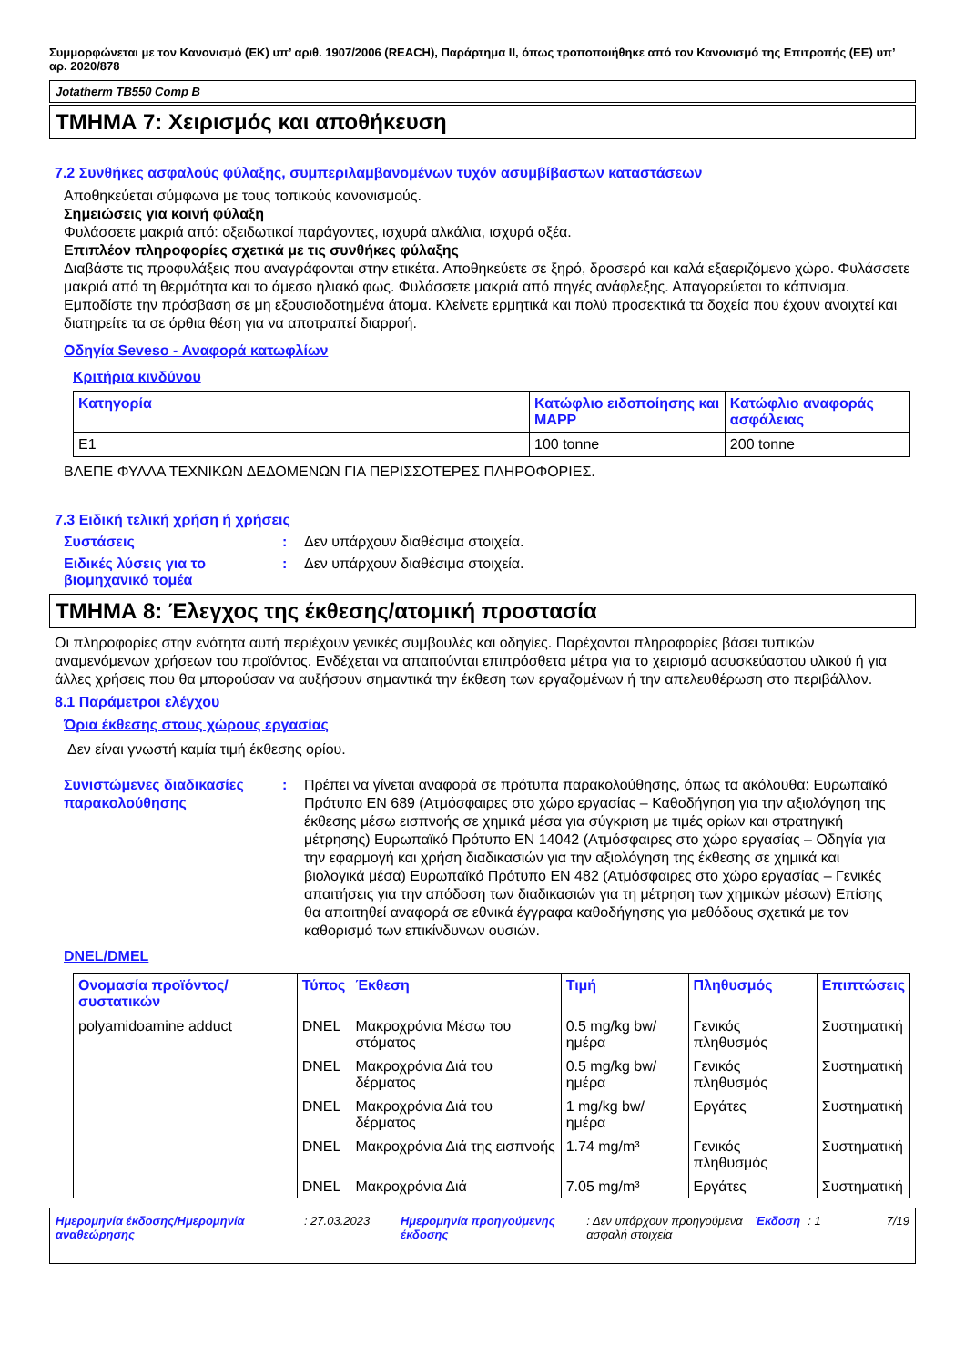Συμμορφώνεται με τον Κανονισμό (ΕΚ) υπ’ αριθ. 1907/2006 (REACH), Παράρτημα II, όπως τροποποιήθηκε από τον Κανονισμό της Επιτροπής (ΕΕ) υπ’ αρ. 2020/878
Jotatherm TB550 Comp B
ΤΜΗΜΑ 7: Χειρισμός και αποθήκευση
7.2 Συνθήκες ασφαλούς φύλαξης, συμπεριλαμβανομένων τυχόν ασυμβίβαστων καταστάσεων
Αποθηκεύεται σύμφωνα με τους τοπικούς κανονισμούς.
Σημειώσεις για κοινή φύλαξη
Φυλάσσετε μακριά από: οξειδωτικοί παράγοντες, ισχυρά αλκάλια, ισχυρά οξέα.
Επιπλέον πληροφορίες σχετικά με τις συνθήκες φύλαξης
Διαβάστε τις προφυλάξεις που αναγράφονται στην ετικέτα. Αποθηκεύετε σε ξηρό, δροσερό και καλά εξαεριζόμενο χώρο. Φυλάσσετε μακριά από τη θερμότητα και το άμεσο ηλιακό φως. Φυλάσσετε μακριά από πηγές ανάφλεξης. Απαγορεύεται το κάπνισμα. Εμποδίστε την πρόσβαση σε μη εξουσιοδοτημένα άτομα. Κλείνετε ερμητικά και πολύ προσεκτικά τα δοχεία που έχουν ανοιχτεί και διατηρείτε τα σε όρθια θέση για να αποτραπεί διαρροή.
Οδηγία Seveso - Αναφορά κατωφλίων
Κριτήρια κινδύνου
| Κατηγορία | Κατώφλιο ειδοποίησης και MAPP | Κατώφλιο αναφοράς ασφάλειας |
| --- | --- | --- |
| E1 | 100 tonne | 200 tonne |
ΒΛΕΠΕ ΦΥΛΛΑ ΤΕΧΝΙΚΩΝ ΔΕΔΟΜΕΝΩΝ ΓΙΑ ΠΕΡΙΣΣΟΤΕΡΕΣ ΠΛΗΡΟΦΟΡΙΕΣ.
7.3 Ειδική τελική χρήση ή χρήσεις
Συστάσεις : Δεν υπάρχουν διαθέσιμα στοιχεία.
Ειδικές λύσεις για το βιομηχανικό τομέα
: Δεν υπάρχουν διαθέσιμα στοιχεία.
ΤΜΗΜΑ 8: Έλεγχος της έκθεσης/ατομική προστασία
Οι πληροφορίες στην ενότητα αυτή περιέχουν γενικές συμβουλές και οδηγίες. Παρέχονται πληροφορίες βάσει τυπικών αναμενόμενων χρήσεων του προϊόντος. Ενδέχεται να απαιτούνται επιπρόσθετα μέτρα για το χειρισμό ασυσκεύαστου υλικού ή για άλλες χρήσεις που θα μπορούσαν να αυξήσουν σημαντικά την έκθεση των εργαζομένων ή την απελευθέρωση στο περιβάλλον.
8.1 Παράμετροι ελέγχου
Όρια έκθεσης στους χώρους εργασίας
Δεν είναι γνωστή καμία τιμή έκθεσης ορίου.
Συνιστώμενες διαδικασίες παρακολούθησης
: Πρέπει να γίνεται αναφορά σε πρότυπα παρακολούθησης, όπως τα ακόλουθα: Ευρωπαϊκό Πρότυπο EN 689 (Ατμόσφαιρες στο χώρο εργασίας – Καθοδήγηση για την αξιολόγηση της έκθεσης μέσω εισπνοής σε χημικά μέσα για σύγκριση με τιμές ορίων και στρατηγική μέτρησης) Ευρωπαϊκό Πρότυπο EN 14042 (Ατμόσφαιρες στο χώρο εργασίας – Οδηγία για την εφαρμογή και χρήση διαδικασιών για την αξιολόγηση της έκθεσης σε χημικά και βιολογικά μέσα) Ευρωπαϊκό Πρότυπο EN 482 (Ατμόσφαιρες στο χώρο εργασίας – Γενικές απαιτήσεις για την απόδοση των διαδικασιών για τη μέτρηση των χημικών μέσων) Επίσης θα απαιτηθεί αναφορά σε εθνικά έγγραφα καθοδήγησης για μεθόδους σχετικά με τον καθορισμό των επικίνδυνων ουσιών.
DNEL/DMEL
| Ονομασία προϊόντος/συστατικών | Τύπος | Έκθεση | Τιμή | Πληθυσμός | Επιπτώσεις |
| --- | --- | --- | --- | --- | --- |
| polyamidoamine adduct | DNEL | Μακροχρόνια Μέσω του στόματος | 0.5 mg/kg bw/ημέρα | Γενικός πληθυσμός | Συστηματική |
| | DNEL | Μακροχρόνια Διά του δέρματος | 0.5 mg/kg bw/ημέρα | Γενικός πληθυσμός | Συστηματική |
| | DNEL | Μακροχρόνια Διά του δέρματος | 1 mg/kg bw/ημέρα | Εργάτες | Συστηματική |
| | DNEL | Μακροχρόνια Διά της εισπνοής | 1.74 mg/m³ | Γενικός πληθυσμός | Συστηματική |
| | DNEL | Μακροχρόνια Διά | 7.05 mg/m³ | Εργάτες | Συστηματική |
Ημερομηνία έκδοσης/Ημερομηνία αναθεώρησης
: 27.03.2023 Ημερομηνία προηγούμενης έκδοσης
: Δεν υπάρχουν προηγούμενα ασφαλή στοιχεία
Έκδοση : 1 7/19